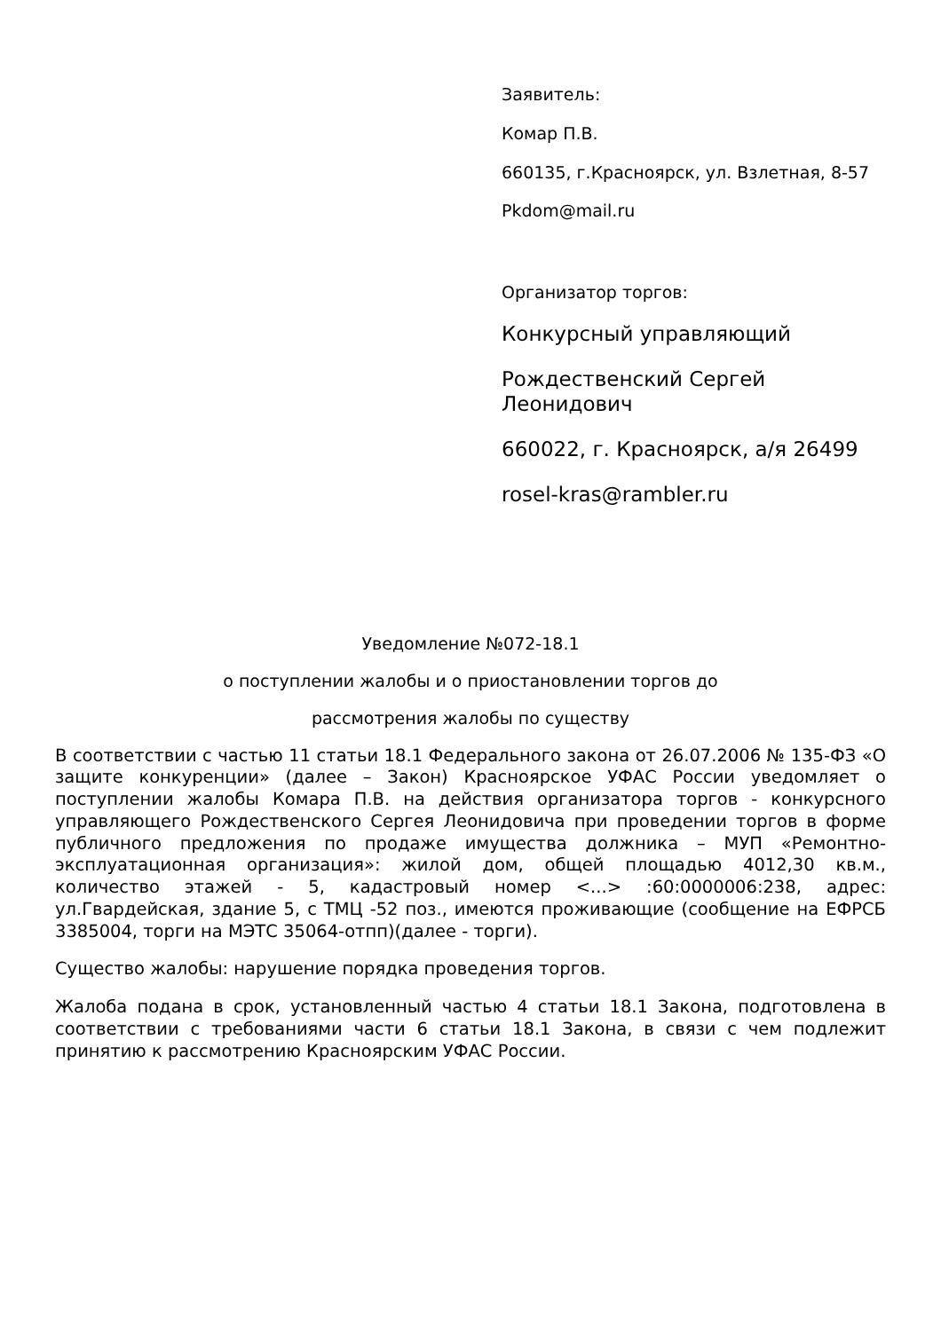Заявитель:
Комар П.В.
660135, г.Красноярск, ул. Взлетная, 8-57
Pkdom@mail.ru
Организатор торгов:
Конкурсный управляющий
Рождественский Сергей Леонидович
660022, г. Красноярск, а/я 26499
rosel-kras@rambler.ru
Уведомление №072-18.1
о поступлении жалобы и о приостановлении торгов до
рассмотрения жалобы по существу
В соответствии с частью 11 статьи 18.1 Федерального закона от 26.07.2006 № 135-ФЗ «О защите конкуренции» (далее – Закон) Красноярское УФАС России уведомляет о поступлении жалобы Комара П.В. на действия организатора торгов - конкурсного управляющего Рождественского Сергея Леонидовича при проведении торгов в форме публичного предложения по продаже имущества должника – МУП «Ремонтно-эксплуатационная организация»: жилой дом, общей площадью 4012,30 кв.м., количество этажей - 5, кадастровый номер <...> :60:0000006:238, адрес: ул.Гвардейская, здание 5, с ТМЦ -52 поз., имеются проживающие (сообщение на ЕФРСБ 3385004, торги на МЭТС 35064-отпп)(далее - торги).
Существо жалобы: нарушение порядка проведения торгов.
Жалоба подана в срок, установленный частью 4 статьи 18.1 Закона, подготовлена в соответствии с требованиями части 6 статьи 18.1 Закона, в связи с чем подлежит принятию к рассмотрению Красноярским УФАС России.